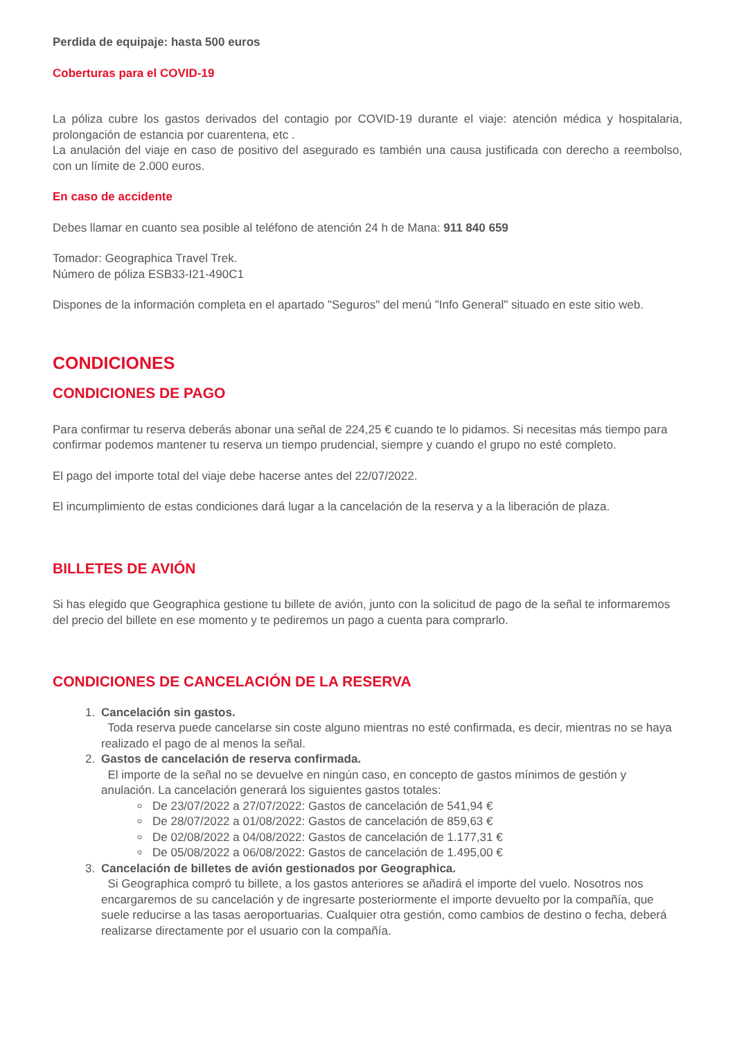Perdida de equipaje: hasta 500 euros
Coberturas para el COVID-19
La póliza cubre los gastos derivados del contagio por COVID-19 durante el viaje: atención médica y hospitalaria, prolongación de estancia por cuarentena, etc .
La anulación del viaje en caso de positivo del asegurado es también una causa justificada con derecho a reembolso, con un límite de 2.000 euros.
En caso de accidente
Debes llamar en cuanto sea posible al teléfono de atención 24 h de Mana: 911 840 659
Tomador: Geographica Travel Trek.
Número de póliza ESB33-I21-490C1
Dispones de la información completa en el apartado "Seguros" del menú "Info General" situado en este sitio web.
CONDICIONES
CONDICIONES DE PAGO
Para confirmar tu reserva deberás abonar una señal de 224,25 € cuando te lo pidamos. Si necesitas más tiempo para confirmar podemos mantener tu reserva un tiempo prudencial, siempre y cuando el grupo no esté completo.
El pago del importe total del viaje debe hacerse antes del 22/07/2022.
El incumplimiento de estas condiciones dará lugar a la cancelación de la reserva y a la liberación de plaza.
BILLETES DE AVIÓN
Si has elegido que Geographica gestione tu billete de avión, junto con la solicitud de pago de la señal te informaremos del precio del billete en ese momento y te pediremos un pago a cuenta para comprarlo.
CONDICIONES DE CANCELACIÓN DE LA RESERVA
1. Cancelación sin gastos.
Toda reserva puede cancelarse sin coste alguno mientras no esté confirmada, es decir, mientras no se haya realizado el pago de al menos la señal.
2. Gastos de cancelación de reserva confirmada.
El importe de la señal no se devuelve en ningún caso, en concepto de gastos mínimos de gestión y anulación. La cancelación generará los siguientes gastos totales:
De 23/07/2022 a 27/07/2022: Gastos de cancelación de 541,94 €
De 28/07/2022 a 01/08/2022: Gastos de cancelación de 859,63 €
De 02/08/2022 a 04/08/2022: Gastos de cancelación de 1.177,31 €
De 05/08/2022 a 06/08/2022: Gastos de cancelación de 1.495,00 €
3. Cancelación de billetes de avión gestionados por Geographica.
Si Geographica compró tu billete, a los gastos anteriores se añadirá el importe del vuelo. Nosotros nos encargaremos de su cancelación y de ingresarte posteriormente el importe devuelto por la compañía, que suele reducirse a las tasas aeroportuarias. Cualquier otra gestión, como cambios de destino o fecha, deberá realizarse directamente por el usuario con la compañía.